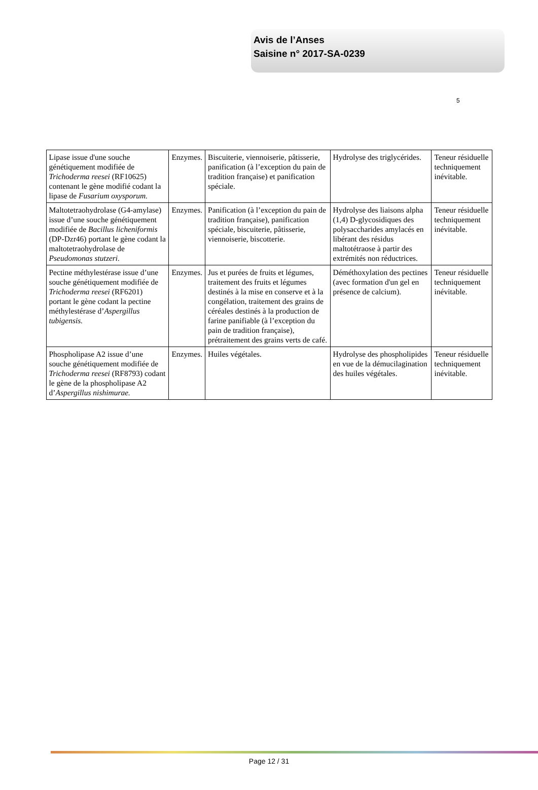Avis de l’Anses
Saisine n° 2017-SA-0239
5
| Lipase issue d'une souche génétiquement modifiée de Trichoderma reesei (RF10625) contenant le gène modifié codant la lipase de Fusarium oxysporum. | Enzymes. | Biscuiterie, viennoiserie, pâtisserie, panification (à l’exception du pain de tradition française) et panification spéciale. | Hydrolyse des triglycérides. | Teneur résiduelle techniquement inévitable. |
| Maltotetraohydrolase (G4-amylase) issue d’une souche génétiquement modifiée de Bacillus licheniformis (DP-Dzr46) portant le gène codant la maltotetraohydrolase de Pseudomonas stutzeri. | Enzymes. | Panification (à l’exception du pain de tradition française), panification spéciale, biscuiterie, pâtisserie, viennoiserie, biscotterie. | Hydrolyse des liaisons alpha (1,4) D-glycosidiques des polysaccharides amylacés en libérant des résidus maltotétraose à partir des extrémités non réductrices. | Teneur résiduelle techniquement inévitable. |
| Pectine méthylestérase issue d’une souche génétiquement modifiée de Trichoderma reesei (RF6201) portant le gène codant la pectine méthylestérase d’ Aspergillus tubigensis. | Enzymes. | Jus et purées de fruits et légumes, traitement des fruits et légumes destinés à la mise en conserve et à la congélation, traitement des grains de céréales destinés à la production de farine panifiable (à l’exception du pain de tradition française), prétraitement des grains verts de café. | Déméthoxylation des pectines (avec formation d'un gel en présence de calcium). | Teneur résiduelle techniquement inévitable. |
| Phospholipase A2 issue d’une souche génétiquement modifiée de Trichoderma reesei (RF8793) codant le gène de la phospholipase A2 d’ Aspergillus nishimurae. | Enzymes. | Huiles végétales. | Hydrolyse des phospholipides en vue de la démucilagination des huiles végétales. | Teneur résiduelle techniquement inévitable. |
Page 12 / 31